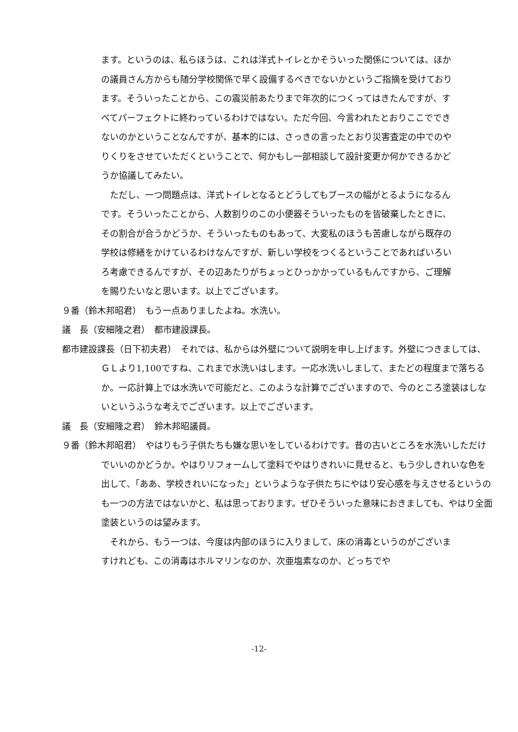ます。というのは、私らほうは、これは洋式トイレとかそういった関係については、ほかの議員さん方からも随分学校関係で早く設備するべきでないかというご指摘を受けております。そういったことから、この震災前あたりまで年次的につくってはきたんですが、すべてパーフェクトに終わっているわけではない。ただ今回、今言われたとおりここでできないのかということなんですが、基本的には、さっきの言ったとおり災害査定の中でのやりくりをさせていただくということで、何かもし一部相談して設計変更か何かできるかどうか協議してみたい。
　ただし、一つ問題点は、洋式トイレとなるとどうしてもブースの幅がとるようになるんです。そういったことから、人数割りのこの小便器そういったものを皆破棄したときに、その割合が合うかどうか、そういったものもあって、大変私のほうも苦慮しながら既存の学校は修繕をかけているわけなんですが、新しい学校をつくるということであればいろいろ考慮できるんですが、その辺あたりがちょっとひっかかっているもんですから、ご理解を賜りたいなと思います。以上でございます。
９番（鈴木邦昭君）　もう一点ありましたよね。水洗い。
議　長（安細隆之君）　都市建設課長。
都市建設課長（日下初夫君）　それでは、私からは外壁について説明を申し上げます。外壁につきましては、ＧＬより1,100ですね、これまで水洗いはします。一応水洗いしまして、またどの程度まで落ちるか。一応計算上では水洗いで可能だと、このような計算でございますので、今のところ塗装はしないというふうな考えでございます。以上でございます。
議　長（安細隆之君）　鈴木邦昭議員。
９番（鈴木邦昭君）　やはりもう子供たちも嫌な思いをしているわけです。昔の古いところを水洗いしただけでいいのかどうか。やはりリフォームして塗料でやはりきれいに見せると、もう少しきれいな色を出して、「ああ、学校きれいになった」というような子供たちにやはり安心感を与えさせるというのも一つの方法ではないかと、私は思っております。ぜひそういった意味におきましても、やはり全面塗装というのは望みます。
　それから、もう一つは、今度は内部のほうに入りまして、床の消毒というのがございますけれども、この消毒はホルマリンなのか、次亜塩素なのか、どっちでや
-12-